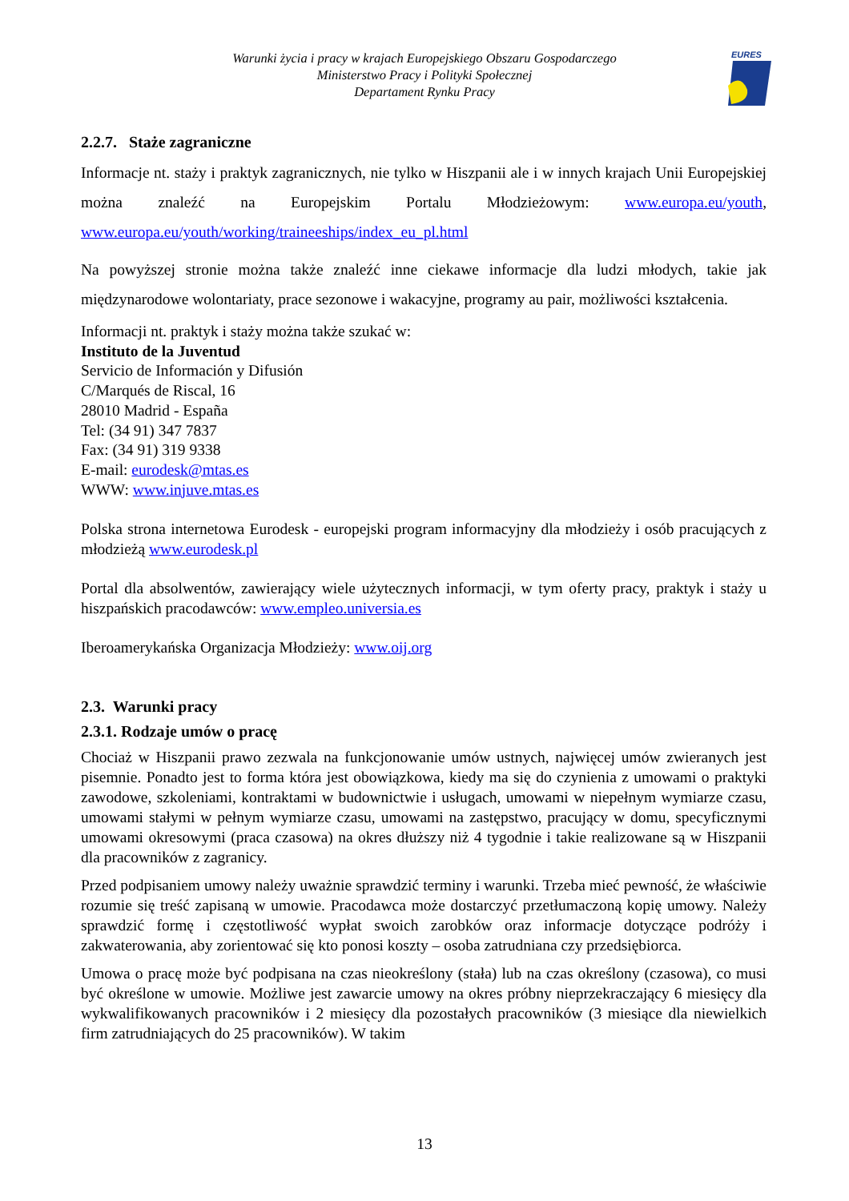Warunki życia i pracy w krajach Europejskiego Obszaru Gospodarczego
Ministerstwo Pracy i Polityki Społecznej
Departament Rynku Pracy
EURES
2.2.7. Staże zagraniczne
Informacje nt. staży i praktyk zagranicznych, nie tylko w Hiszpanii ale i w innych krajach Unii Europejskiej można znaleźć na Europejskim Portalu Młodzieżowym: www.europa.eu/youth, www.europa.eu/youth/working/traineeships/index_eu_pl.html
Na powyższej stronie można także znaleźć inne ciekawe informacje dla ludzi młodych, takie jak międzynarodowe wolontariaty, prace sezonowe i wakacyjne, programy au pair, możliwości kształcenia.
Informacji nt. praktyk i staży można także szukać w:
Instituto de la Juventud
Servicio de Información y Difusión
C/Marqués de Riscal, 16
28010 Madrid - España
Tel: (34 91) 347 7837
Fax: (34 91) 319 9338
E-mail: eurodesk@mtas.es
WWW: www.injuve.mtas.es
Polska strona internetowa Eurodesk - europejski program informacyjny dla młodzieży i osób pracujących z młodzieżą www.eurodesk.pl
Portal dla absolwentów, zawierający wiele użytecznych informacji, w tym oferty pracy, praktyk i staży u hiszpańskich pracodawców: www.empleo.universia.es
Iberoamerykańska Organizacja Młodzieży: www.oij.org
2.3. Warunki pracy
2.3.1. Rodzaje umów o pracę
Chociaż w Hiszpanii prawo zezwala na funkcjonowanie umów ustnych, najwięcej umów zwieranych jest pisemnie. Ponadto jest to forma która jest obowiązkowa, kiedy ma się do czynienia z umowami o praktyki zawodowe, szkoleniami, kontraktami w budownictwie i usługach, umowami w niepełnym wymiarze czasu, umowami stałymi w pełnym wymiarze czasu, umowami na zastępstwo, pracujący w domu, specyficznymi umowami okresowymi (praca czasowa) na okres dłuższy niż 4 tygodnie i takie realizowane są w Hiszpanii dla pracowników z zagranicy.
Przed podpisaniem umowy należy uważnie sprawdzić terminy i warunki. Trzeba mieć pewność, że właściwie rozumie się treść zapisaną w umowie. Pracodawca może dostarczyć przetłumaczoną kopię umowy. Należy sprawdzić formę i częstotliwość wypłat swoich zarobków oraz informacje dotyczące podróży i zakwaterowania, aby zorientować się kto ponosi koszty – osoba zatrudniana czy przedsiębiorca.
Umowa o pracę może być podpisana na czas nieokreślony (stała) lub na czas określony (czasowa), co musi być określone w umowie. Możliwe jest zawarcie umowy na okres próbny nieprzekraczający 6 miesięcy dla wykwalifikowanych pracowników i 2 miesięcy dla pozostałych pracowników (3 miesiące dla niewielkich firm zatrudniających do 25 pracowników). W takim
13